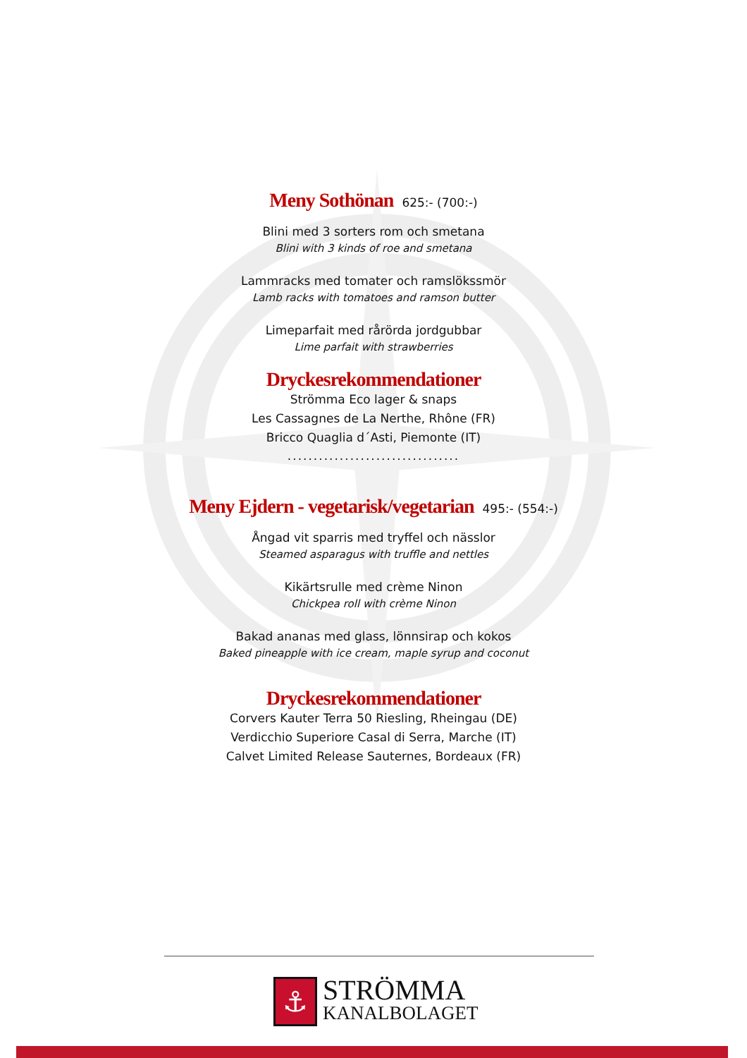Meny Sothönan
625:- (700:-)
Blini med 3 sorters rom och smetana
Blini with 3 kinds of roe and smetana
Lammracks med tomater och ramslökssmör
Lamb racks with tomatoes and ramson butter
Limeparfait med rårörda jordgubbar
Lime parfait with strawberries
Dryckesrekommendationer
Strömma Eco lager & snaps
Les Cassagnes de La Nerthe, Rhône (FR)
Bricco Quaglia d´Asti, Piemonte (IT)
.................................
Meny Ejdern - vegetarisk/vegetarian
495:- (554:-)
Ångad vit sparris med tryffel och nässlor
Steamed asparagus with truffle and nettles
Kikärtsrulle med crème Ninon
Chickpea roll with crème Ninon
Bakad ananas med glass, lönnsirap och kokos
Baked pineapple with ice cream, maple syrup and coconut
Dryckesrekommendationer
Corvers Kauter Terra 50 Riesling, Rheingau (DE)
Verdicchio Superiore Casal di Serra, Marche (IT)
Calvet Limited Release Sauternes, Bordeaux (FR)
⚓
STRÖMMA
KANALBOLAGET